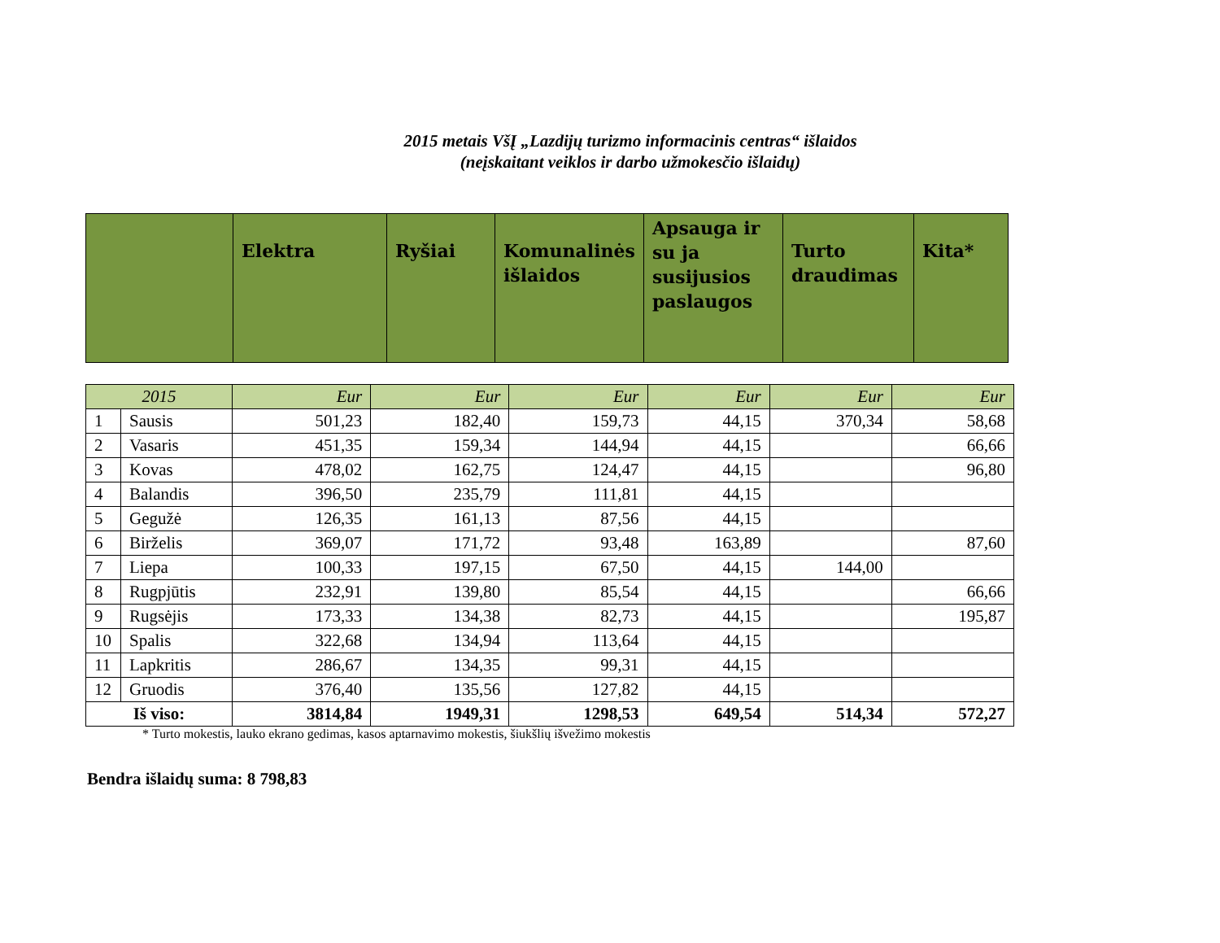2015 metais VšĮ „Lazdijų turizmo informacinis centras“ išlaidos
(neįskaitant veiklos ir darbo užmokesčio išlaidų)
| | Elektra | Ryšiai | Komunalinės išlaidos | Apsauga ir su ja susijusios paslaugos | Turto draudimas | Kita* |
| 2015 | | Eur | Eur | Eur | Eur | Eur | Eur |
| 1 | Sausis | 501,23 | 182,40 | 159,73 | 44,15 | 370,34 | 58,68 |
| 2 | Vasaris | 451,35 | 159,34 | 144,94 | 44,15 | | 66,66 |
| 3 | Kovas | 478,02 | 162,75 | 124,47 | 44,15 | | 96,80 |
| 4 | Balandis | 396,50 | 235,79 | 111,81 | 44,15 | | |
| 5 | Gegužė | 126,35 | 161,13 | 87,56 | 44,15 | | |
| 6 | Birželis | 369,07 | 171,72 | 93,48 | 163,89 | | 87,60 |
| 7 | Liepa | 100,33 | 197,15 | 67,50 | 44,15 | 144,00 | |
| 8 | Rugpjūtis | 232,91 | 139,80 | 85,54 | 44,15 | | 66,66 |
| 9 | Rugsėjis | 173,33 | 134,38 | 82,73 | 44,15 | | 195,87 |
| 10 | Spalis | 322,68 | 134,94 | 113,64 | 44,15 | | |
| 11 | Lapkritis | 286,67 | 134,35 | 99,31 | 44,15 | | |
| 12 | Gruodis | 376,40 | 135,56 | 127,82 | 44,15 | | |
| Iš viso: | | 3814,84 | 1949,31 | 1298,53 | 649,54 | 514,34 | 572,27 |
* Turto mokestis, lauko ekrano gedimas, kasos aptarnavimo mokestis, šiukšlių išvežimo mokestis
Bendra išlaidų suma: 8 798,83